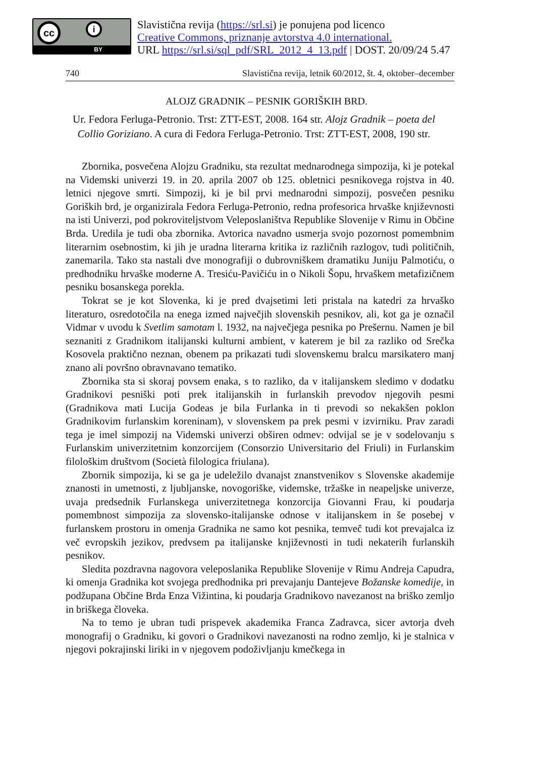cc i
BY
Slavistična revija (https://srl.si) je ponujena pod licenco
Creative Commons, priznanje avtorstva 4.0 international.
URL https://srl.si/sql_pdf/SRL_2012_4_13.pdf | DOST. 20/09/24 5.47
740 Slavistična revija, letnik 60/2012, št. 4, oktober–december
ALOJZ GRADNIK – PESNIK GORIŠKIH BRD.
Ur. Fedora Ferluga-Petronio. Trst: ZTT-EST, 2008. 164 str. Alojz Gradnik – poeta del Collio Goriziano. A cura di Fedora Ferluga-Petronio. Trst: ZTT-EST, 2008, 190 str.
Zbornika, posvečena Alojzu Gradniku, sta rezultat mednarodnega simpozija, ki je potekal na Videmski univerzi 19. in 20. aprila 2007 ob 125. obletnici pesnikovega rojstva in 40. letnici njegove smrti. Simpozij, ki je bil prvi mednarodni simpozij, posvečen pesniku Goriških brd, je organizirala Fedora Ferluga-Petronio, redna profesorica hrvaške književnosti na isti Univerzi, pod pokroviteljstvom Veleposlaništva Republike Slovenije v Rimu in Občine Brda. Uredila je tudi oba zbornika. Avtorica navadno usmerja svojo pozornost pomembnim literarnim osebnostim, ki jih je uradna literarna kritika iz različnih razlogov, tudi političnih, zanemarila. Tako sta nastali dve monografiji o dubrovniškem dramatiku Juniju Palmotiću, o predhodniku hrvaške moderne A. Tresiću-Pavičiću in o Nikoli Šopu, hrvaškem metafizičnem pesniku bosanskega porekla.
Tokrat se je kot Slovenka, ki je pred dvajsetimi leti pristala na katedri za hrvaško literaturo, osredotočila na enega izmed največjih slovenskih pesnikov, ali, kot ga je označil Vidmar v uvodu k Svetlim samotam l. 1932, na največjega pesnika po Prešernu. Namen je bil seznaniti z Gradnikom italijanski kulturni ambient, v katerem je bil za razliko od Srečka Kosovela praktično neznan, obenem pa prikazati tudi slovenskemu bralcu marsikatero manj znano ali površno obravnavano tematiko.
Zbornika sta si skoraj povsem enaka, s to razliko, da v italijanskem sledimo v dodatku Gradnikovi pesniški poti prek italijanskih in furlanskih prevodov njegovih pesmi (Gradnikova mati Lucija Godeas je bila Furlanka in ti prevodi so nekakšen poklon Gradnikovim furlanskim koreninam), v slovenskem pa prek pesmi v izvirniku. Prav zaradi tega je imel simpozij na Videmski univerzi obširen odmev: odvijal se je v sodelovanju s Furlanskim univerzitetnim konzorcijem (Consorzio Universitario del Friuli) in Furlanskim filološkim društvom (Società filologica friulana).
Zbornik simpozija, ki se ga je udeležilo dvanajst znanstvenikov s Slovenske akademije znanosti in umetnosti, z ljubljanske, novogoriške, videmske, tržaške in neapeljske univerze, uvaja predsednik Furlanskega univerzitetnega konzorcija Giovanni Frau, ki poudarja pomembnost simpozija za slovensko-italijanske odnose v italijanskem in še posebej v furlanskem prostoru in omenja Gradnika ne samo kot pesnika, temveč tudi kot prevajalca iz več evropskih jezikov, predvsem pa italijanske književnosti in tudi nekaterih furlanskih pesnikov.
Sledita pozdravna nagovora veleposlanika Republike Slovenije v Rimu Andreja Capudra, ki omenja Gradnika kot svojega predhodnika pri prevajanju Dantejeve Božanske komedije, in podžupana Občine Brda Enza Vižintina, ki poudarja Gradnikovo navezanost na briško zemljo in briškega človeka.
Na to temo je ubran tudi prispevek akademika Franca Zadravca, sicer avtorja dveh monografij o Gradniku, ki govori o Gradnikovi navezanosti na rodno zemljo, ki je stalnica v njegovi pokrajinski liriki in v njegovem podoživljanju kmečkega in